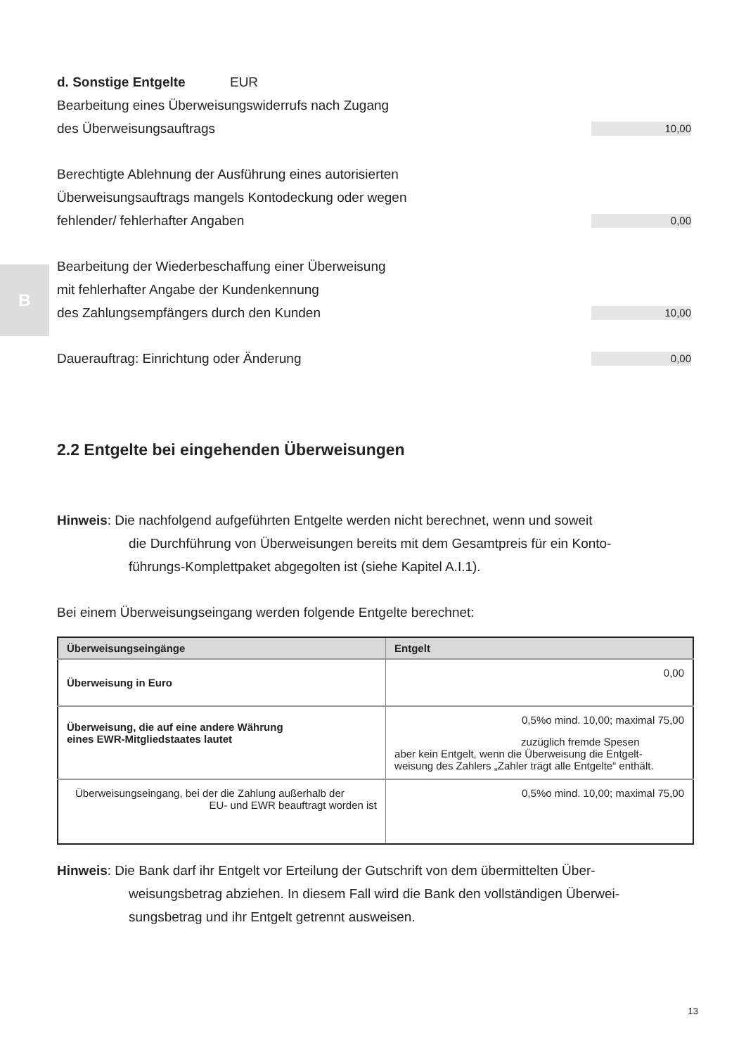B
d. Sonstige Entgelte EUR
Bearbeitung eines Überweisungswiderrufs nach Zugang
des Überweisungsauftrags
10,00
Berechtigte Ablehnung der Ausführung eines autorisierten
Überweisungsauftrags mangels Kontodeckung oder wegen
fehlender/ fehlerhafter Angaben
0,00
Bearbeitung der Wiederbeschaffung einer Überweisung
mit fehlerhafter Angabe der Kundenkennung
des Zahlungsempfängers durch den Kunden
10,00
Dauerauftrag: Einrichtung oder Änderung
0,00
2.2 Entgelte bei eingehenden Überweisungen
Hinweis: Die nachfolgend aufgeführten Entgelte werden nicht berechnet, wenn und soweit
die Durchführung von Überweisungen bereits mit dem Gesamtpreis für ein Konto-
führungs-Komplettpaket abgegolten ist (siehe Kapitel A.I.1).
Bei einem Überweisungseingang werden folgende Entgelte berechnet:
| Überweisungseingänge | Entgelt |
| --- | --- |
| Überweisung in Euro | 0,00 |
| Überweisung, die auf eine andere Währung eines EWR-Mitgliedstaates lautet | 0,5%o mind. 10,00; maximal 75,00 zuzüglich fremde Spesen aber kein Entgelt, wenn die Überweisung die Entgelt- weisung des Zahlers „Zahler trägt alle Entgelte“ enthält. |
| Überweisungseingang, bei der die Zahlung außerhalb der EU- und EWR beauftragt worden ist | 0,5%o mind. 10,00; maximal 75,00 |
Hinweis: Die Bank darf ihr Entgelt vor Erteilung der Gutschrift von dem übermittelten Über-
weisungsbetrag abziehen. In diesem Fall wird die Bank den vollständigen Überwei-
sungsbetrag und ihr Entgelt getrennt ausweisen.
13